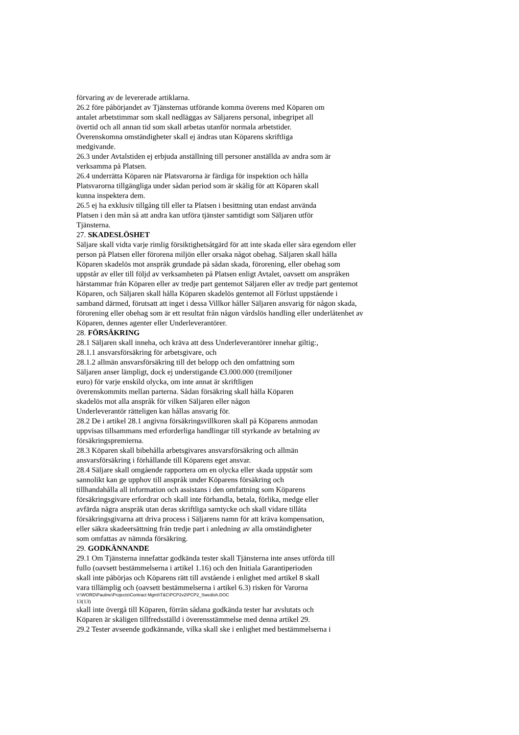förvaring av de levererade artiklarna.
26.2 före påbörjandet av Tjänsternas utförande komma överens med Köparen om
antalet arbetstimmar som skall nedläggas av Säljarens personal, inbegripet all
övertid och all annan tid som skall arbetas utanför normala arbetstider.
Överenskomna omständigheter skall ej ändras utan Köparens skriftliga
medgivande.
26.3 under Avtalstiden ej erbjuda anställning till personer anställda av andra som är
verksamma på Platsen.
26.4 underrätta Köparen när Platsvarorna är färdiga för inspektion och hålla
Platsvarorna tillgängliga under sådan period som är skälig för att Köparen skall
kunna inspektera dem.
26.5 ej ha exklusiv tillgång till eller ta Platsen i besittning utan endast använda
Platsen i den mån så att andra kan utföra tjänster samtidigt som Säljaren utför
Tjänsterna.
27. SKADESLÖSHET
Säljare skall vidta varje rimlig försiktighetsåtgärd för att inte skada eller såra egendom eller
person på Platsen eller förorena miljön eller orsaka något obehag. Säljaren skall hålla
Köparen skadelös mot anspråk grundade på sådan skada, förorening, eller obehag som
uppstår av eller till följd av verksamheten på Platsen enligt Avtalet, oavsett om anspråken
härstammar från Köparen eller av tredje part gentemot Säljaren eller av tredje part gentemot
Köparen, och Säljaren skall hålla Köparen skadelös gentemot all Förlust uppstående i
samband därmed, förutsatt att inget i dessa Villkor håller Säljaren ansvarig för någon skada,
förorening eller obehag som är ett resultat från någon vårdslös handling eller underlåtenhet av
Köparen, dennes agenter eller Underleverantörer.
28. FÖRSÄKRING
28.1 Säljaren skall inneha, och kräva att dess Underleverantörer innehar giltig:,
28.1.1 ansvarsförsäkring för arbetsgivare, och
28.1.2 allmän ansvarsförsäkring till det belopp och den omfattning som
Säljaren anser lämpligt, dock ej understigande €3.000.000 (tremiljoner
euro) för varje enskild olycka, om inte annat är skriftligen
överenskommits mellan parterna. Sådan försäkring skall hålla Köparen
skadelös mot alla anspråk för vilken Säljaren eller någon
Underleverantör rätteligen kan hållas ansvarig för.
28.2 De i artikel 28.1 angivna försäkringsvillkoren skall på Köparens anmodan
uppvisas tillsammans med erforderliga handlingar till styrkande av betalning av
försäkringspremierna.
28.3 Köparen skall bibehålla arbetsgivares ansvarsförsäkring och allmän
ansvarsförsäkring i förhållande till Köparens eget ansvar.
28.4 Säljare skall omgående rapportera om en olycka eller skada uppstår som
sannolikt kan ge upphov till anspråk under Köparens försäkring och
tillhandahålla all information och assistans i den omfattning som Köparens
försäkringsgivare erfordrar och skall inte förhandla, betala, förlika, medge eller
avfärda några anspråk utan deras skriftliga samtycke och skall vidare tillåta
försäkringsgivarna att driva process i Säljarens namn för att kräva kompensation,
eller säkra skadeersättning från tredje part i anledning av alla omständigheter
som omfattas av nämnda försäkring.
29. GODKÄNNANDE
29.1 Om Tjänsterna innefattar godkända tester skall Tjänsterna inte anses utförda till
fullo (oavsett bestämmelserna i artikel 1.16) och den Initiala Garantiperioden
skall inte påbörjas och Köparens rätt till avstående i enlighet med artikel 8 skall
vara tillämplig och (oavsett bestämmelserna i artikel 6.3) risken för Varorna
V:\WORD\Pauline\Projects\Contract Mgmt\T&C\PCP2v2\PCP2_Swedish.DOC
13(13)
skall inte övergå till Köparen, förrän sådana godkända tester har avslutats och
Köparen är skäligen tillfredsställd i överensstämmelse med denna artikel 29.
29.2 Tester avseende godkännande, vilka skall ske i enlighet med bestämmelserna i